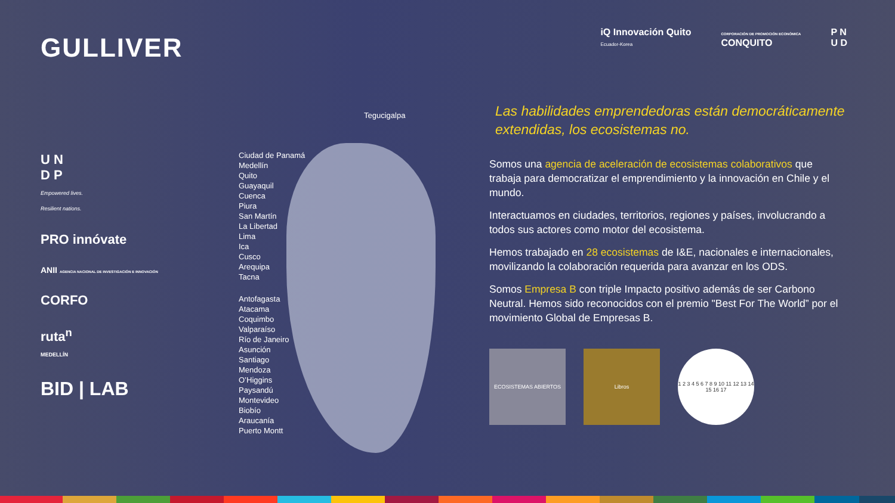GULLIVER
U N
D P
Empowered lives.
Resilient nations.
PRO innóvate
ANII AGENCIA NACIONAL DE INVESTIGACIÓN E INNOVACIÓN
CORFO
ruta<sup>n</sup>
MEDELLÍN
BID | LAB
Tegucigalpa
Ciudad de Panamá
Medellín
Quito
Guayaquil
Cuenca
Piura
San Martín
La Libertad
Lima
Ica
Cusco
Arequipa
Tacna
Antofagasta
Atacama
Coquimbo
Valparaíso
Río de Janeiro
Asunción
Santiago
Mendoza
O’Higgins
Paysandú
Montevideo
Biobío
Araucanía
Puerto Montt
iQ Innovación Quito
Ecuador-Korea
CORPORACIÓN DE PROMOCIÓN ECONÓMICA
CONQUITO
P N
U D
Las habilidades emprendedoras están democráticamente extendidas, los ecosistemas no.
Somos una agencia de aceleración de ecosistemas colaborativos que trabaja para democratizar el emprendimiento y la innovación en Chile y el mundo.
Interactuamos en ciudades, territorios, regiones y países, involucrando a todos sus actores como motor del ecosistema.
Hemos trabajado en 28 ecosistemas de I&E, nacionales e internacionales, movilizando la colaboración requerida para avanzar en los ODS.
Somos Empresa B con triple Impacto positivo además de ser Carbono Neutral. Hemos sido reconocidos con el premio "Best For The World” por el movimiento Global de Empresas B.
ECOSISTEMAS ABIERTOS Libros 1 2 3 4 5 6 7 8 9 10 11 12 13 14 15 16 17